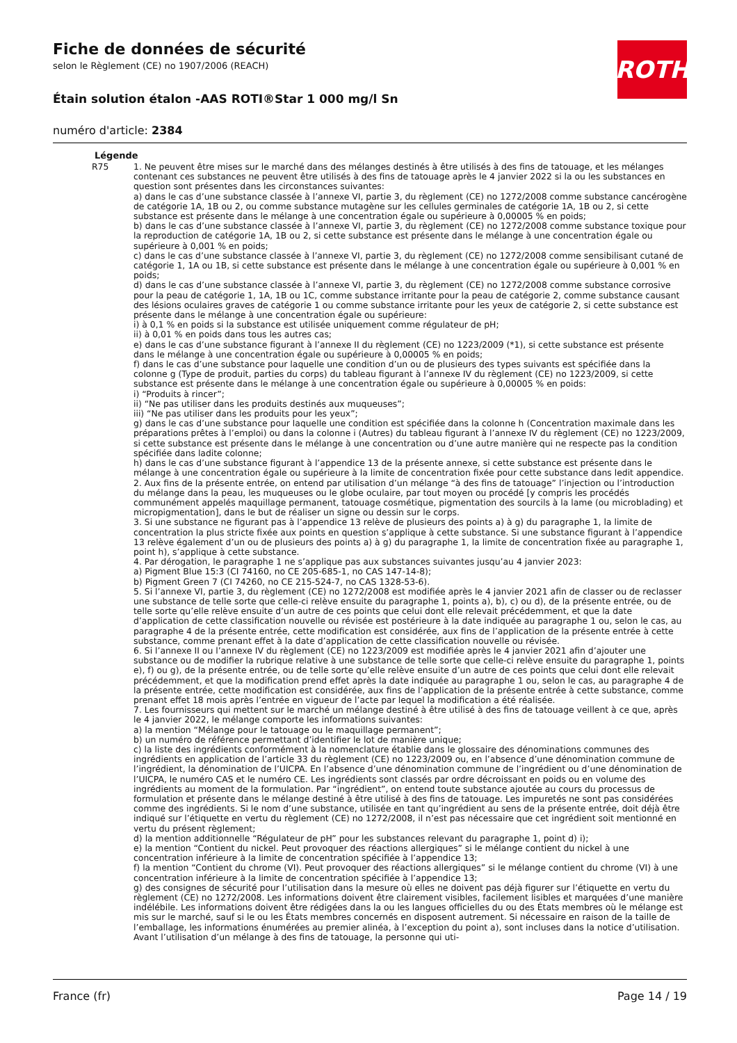ROTH
Fiche de données de sécurité
selon le Règlement (CE) no 1907/2006 (REACH)
Étain solution étalon -AAS ROTI®Star 1 000 mg/l Sn
numéro d'article: 2384
Légende
R75 1. Ne peuvent être mises sur le marché dans des mélanges destinés à être utilisés à des fins de tatouage, et les mélanges contenant ces substances ne peuvent être utilisés à des fins de tatouage après le 4 janvier 2022 si la ou les substances en question sont présentes dans les circonstances suivantes:
a) dans le cas d’une substance classée à l’annexe VI, partie 3, du règlement (CE) no 1272/2008 comme substance cancérogène de catégorie 1A, 1B ou 2, ou comme substance mutagène sur les cellules germinales de catégorie 1A, 1B ou 2, si cette substance est présente dans le mélange à une concentration égale ou supérieure à 0,00005 % en poids;
b) dans le cas d’une substance classée à l’annexe VI, partie 3, du règlement (CE) no 1272/2008 comme substance toxique pour la reproduction de catégorie 1A, 1B ou 2, si cette substance est présente dans le mélange à une concentration égale ou supérieure à 0,001 % en poids;
c) dans le cas d’une substance classée à l’annexe VI, partie 3, du règlement (CE) no 1272/2008 comme sensibilisant cutané de catégorie 1, 1A ou 1B, si cette substance est présente dans le mélange à une concentration égale ou supérieure à 0,001 % en poids;
d) dans le cas d’une substance classée à l’annexe VI, partie 3, du règlement (CE) no 1272/2008 comme substance corrosive pour la peau de catégorie 1, 1A, 1B ou 1C, comme substance irritante pour la peau de catégorie 2, comme substance causant des lésions oculaires graves de catégorie 1 ou comme substance irritante pour les yeux de catégorie 2, si cette substance est présente dans le mélange à une concentration égale ou supérieure:
i) à 0,1 % en poids si la substance est utilisée uniquement comme régulateur de pH;
ii) à 0,01 % en poids dans tous les autres cas;
e) dans le cas d’une substance figurant à l’annexe II du règlement (CE) no 1223/2009 (*1), si cette substance est présente dans le mélange à une concentration égale ou supérieure à 0,00005 % en poids;
f) dans le cas d’une substance pour laquelle une condition d’un ou de plusieurs des types suivants est spécifiée dans la colonne g (Type de produit, parties du corps) du tableau figurant à l’annexe IV du règlement (CE) no 1223/2009, si cette substance est présente dans le mélange à une concentration égale ou supérieure à 0,00005 % en poids:
i) “Produits à rincer”;
ii) “Ne pas utiliser dans les produits destinés aux muqueuses”;
iii) “Ne pas utiliser dans les produits pour les yeux”;
g) dans le cas d’une substance pour laquelle une condition est spécifiée dans la colonne h (Concentration maximale dans les préparations prêtes à l’emploi) ou dans la colonne i (Autres) du tableau figurant à l’annexe IV du règlement (CE) no 1223/2009, si cette substance est présente dans le mélange à une concentration ou d’une autre manière qui ne respecte pas la condition spécifiée dans ladite colonne;
h) dans le cas d’une substance figurant à l’appendice 13 de la présente annexe, si cette substance est présente dans le mélange à une concentration égale ou supérieure à la limite de concentration fixée pour cette substance dans ledit appendice.
2. Aux fins de la présente entrée, on entend par utilisation d’un mélange “à des fins de tatouage” l’injection ou l’introduction du mélange dans la peau, les muqueuses ou le globe oculaire, par tout moyen ou procédé [y compris les procédés communément appelés maquillage permanent, tatouage cosmétique, pigmentation des sourcils à la lame (ou microblading) et micropigmentation], dans le but de réaliser un signe ou dessin sur le corps.
3. Si une substance ne figurant pas à l’appendice 13 relève de plusieurs des points a) à g) du paragraphe 1, la limite de concentration la plus stricte fixée aux points en question s’applique à cette substance. Si une substance figurant à l’appendice 13 relève également d’un ou de plusieurs des points a) à g) du paragraphe 1, la limite de concentration fixée au paragraphe 1, point h), s’applique à cette substance.
4. Par dérogation, le paragraphe 1 ne s’applique pas aux substances suivantes jusqu’au 4 janvier 2023:
a) Pigment Blue 15:3 (CI 74160, no CE 205-685-1, no CAS 147-14-8);
b) Pigment Green 7 (CI 74260, no CE 215-524-7, no CAS 1328-53-6).
5. Si l’annexe VI, partie 3, du règlement (CE) no 1272/2008 est modifiée après le 4 janvier 2021 afin de classer ou de reclasser une substance de telle sorte que celle-ci relève ensuite du paragraphe 1, points a), b), c) ou d), de la présente entrée, ou de telle sorte qu’elle relève ensuite d’un autre de ces points que celui dont elle relevait précédemment, et que la date d’application de cette classification nouvelle ou révisée est postérieure à la date indiquée au paragraphe 1 ou, selon le cas, au paragraphe 4 de la présente entrée, cette modification est considérée, aux fins de l’application de la présente entrée à cette substance, comme prenant effet à la date d’application de cette classification nouvelle ou révisée.
6. Si l’annexe II ou l’annexe IV du règlement (CE) no 1223/2009 est modifiée après le 4 janvier 2021 afin d’ajouter une substance ou de modifier la rubrique relative à une substance de telle sorte que celle-ci relève ensuite du paragraphe 1, points e), f) ou g), de la présente entrée, ou de telle sorte qu’elle relève ensuite d’un autre de ces points que celui dont elle relevait précédemment, et que la modification prend effet après la date indiquée au paragraphe 1 ou, selon le cas, au paragraphe 4 de la présente entrée, cette modification est considérée, aux fins de l’application de la présente entrée à cette substance, comme prenant effet 18 mois après l’entrée en vigueur de l’acte par lequel la modification a été réalisée.
7. Les fournisseurs qui mettent sur le marché un mélange destiné à être utilisé à des fins de tatouage veillent à ce que, après le 4 janvier 2022, le mélange comporte les informations suivantes:
a) la mention “Mélange pour le tatouage ou le maquillage permanent”;
b) un numéro de référence permettant d’identifier le lot de manière unique;
c) la liste des ingrédients conformément à la nomenclature établie dans le glossaire des dénominations communes des ingrédients en application de l’article 33 du règlement (CE) no 1223/2009 ou, en l’absence d’une dénomination commune de l’ingrédient, la dénomination de l’UICPA. En l’absence d’une dénomination commune de l’ingrédient ou d’une dénomination de l’UICPA, le numéro CAS et le numéro CE. Les ingrédients sont classés par ordre décroissant en poids ou en volume des ingrédients au moment de la formulation. Par “ingrédient”, on entend toute substance ajoutée au cours du processus de formulation et présente dans le mélange destiné à être utilisé à des fins de tatouage. Les impuretés ne sont pas considérées comme des ingrédients. Si le nom d’une substance, utilisée en tant qu’ingrédient au sens de la présente entrée, doit déjà être indiqué sur l’étiquette en vertu du règlement (CE) no 1272/2008, il n’est pas nécessaire que cet ingrédient soit mentionné en vertu du présent règlement;
d) la mention additionnelle “Régulateur de pH” pour les substances relevant du paragraphe 1, point d) i);
e) la mention “Contient du nickel. Peut provoquer des réactions allergiques” si le mélange contient du nickel à une concentration inférieure à la limite de concentration spécifiée à l’appendice 13;
f) la mention “Contient du chrome (VI). Peut provoquer des réactions allergiques” si le mélange contient du chrome (VI) à une concentration inférieure à la limite de concentration spécifiée à l’appendice 13;
g) des consignes de sécurité pour l’utilisation dans la mesure où elles ne doivent pas déjà figurer sur l’étiquette en vertu du règlement (CE) no 1272/2008. Les informations doivent être clairement visibles, facilement lisibles et marquées d’une manière indélébile. Les informations doivent être rédigées dans la ou les langues officielles du ou des États membres où le mélange est mis sur le marché, sauf si le ou les États membres concernés en disposent autrement. Si nécessaire en raison de la taille de l’emballage, les informations énumérées au premier alinéa, à l’exception du point a), sont incluses dans la notice d’utilisation. Avant l’utilisation d’un mélange à des fins de tatouage, la personne qui uti-
France (fr) Page 14 / 19